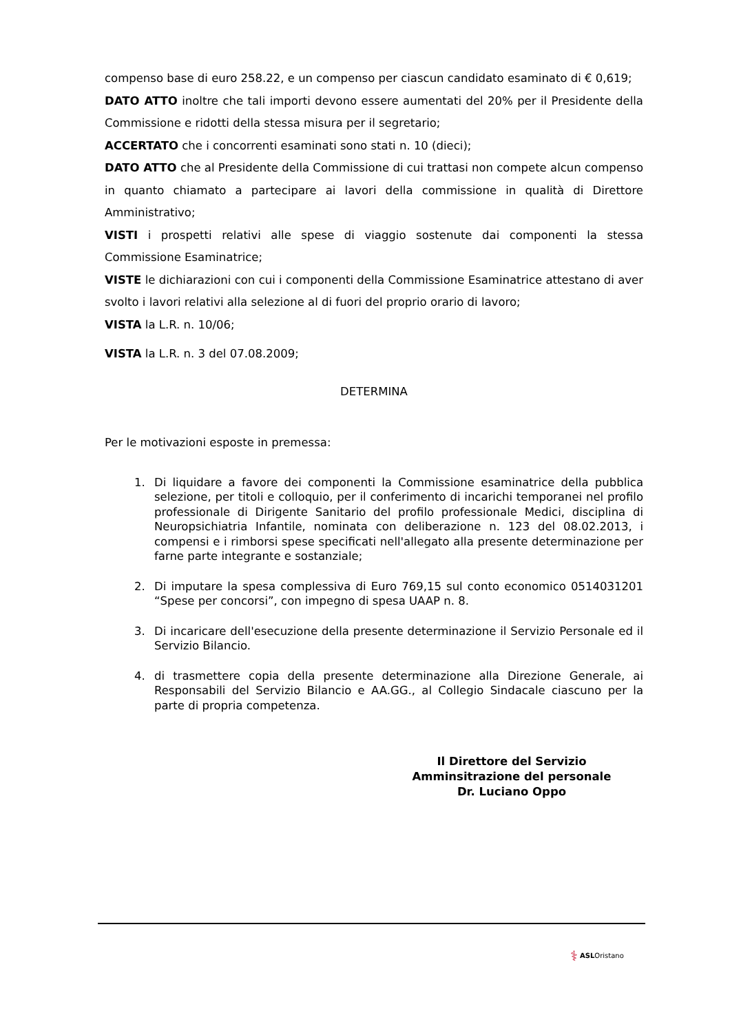compenso base di euro 258.22, e un compenso per ciascun candidato esaminato di € 0,619;
DATO ATTO inoltre che tali importi devono essere aumentati del 20% per il Presidente della Commissione e ridotti della stessa misura per il segretario;
ACCERTATO che i concorrenti esaminati sono stati n. 10 (dieci);
DATO ATTO che al Presidente della Commissione di cui trattasi non compete alcun compenso in quanto chiamato a partecipare ai lavori della commissione in qualità di Direttore Amministrativo;
VISTI i prospetti relativi alle spese di viaggio sostenute dai componenti la stessa Commissione Esaminatrice;
VISTE le dichiarazioni con cui i componenti della Commissione Esaminatrice attestano di aver svolto i lavori relativi alla selezione al di fuori del proprio orario di lavoro;
VISTA la L.R. n. 10/06;
VISTA la L.R. n. 3 del 07.08.2009;
DETERMINA
Per le motivazioni esposte in premessa:
1. Di liquidare a favore dei componenti la Commissione esaminatrice della pubblica selezione, per titoli e colloquio, per il conferimento di incarichi temporanei nel profilo professionale di Dirigente Sanitario del profilo professionale Medici, disciplina di Neuropsichiatria Infantile, nominata con deliberazione n. 123 del 08.02.2013, i compensi e i rimborsi spese specificati nell'allegato alla presente determinazione per farne parte integrante e sostanziale;
2. Di imputare la spesa complessiva di Euro 769,15 sul conto economico 0514031201 “Spese per concorsi”, con impegno di spesa UAAP n. 8.
3. Di incaricare dell'esecuzione della presente determinazione il Servizio Personale ed il Servizio Bilancio.
4. di trasmettere copia della presente determinazione alla Direzione Generale, ai Responsabili del Servizio Bilancio e AA.GG., al Collegio Sindacale ciascuno per la parte di propria competenza.
Il Direttore del Servizio
Amminsitrazione del personale
Dr. Luciano Oppo
⚕ ASLOristano